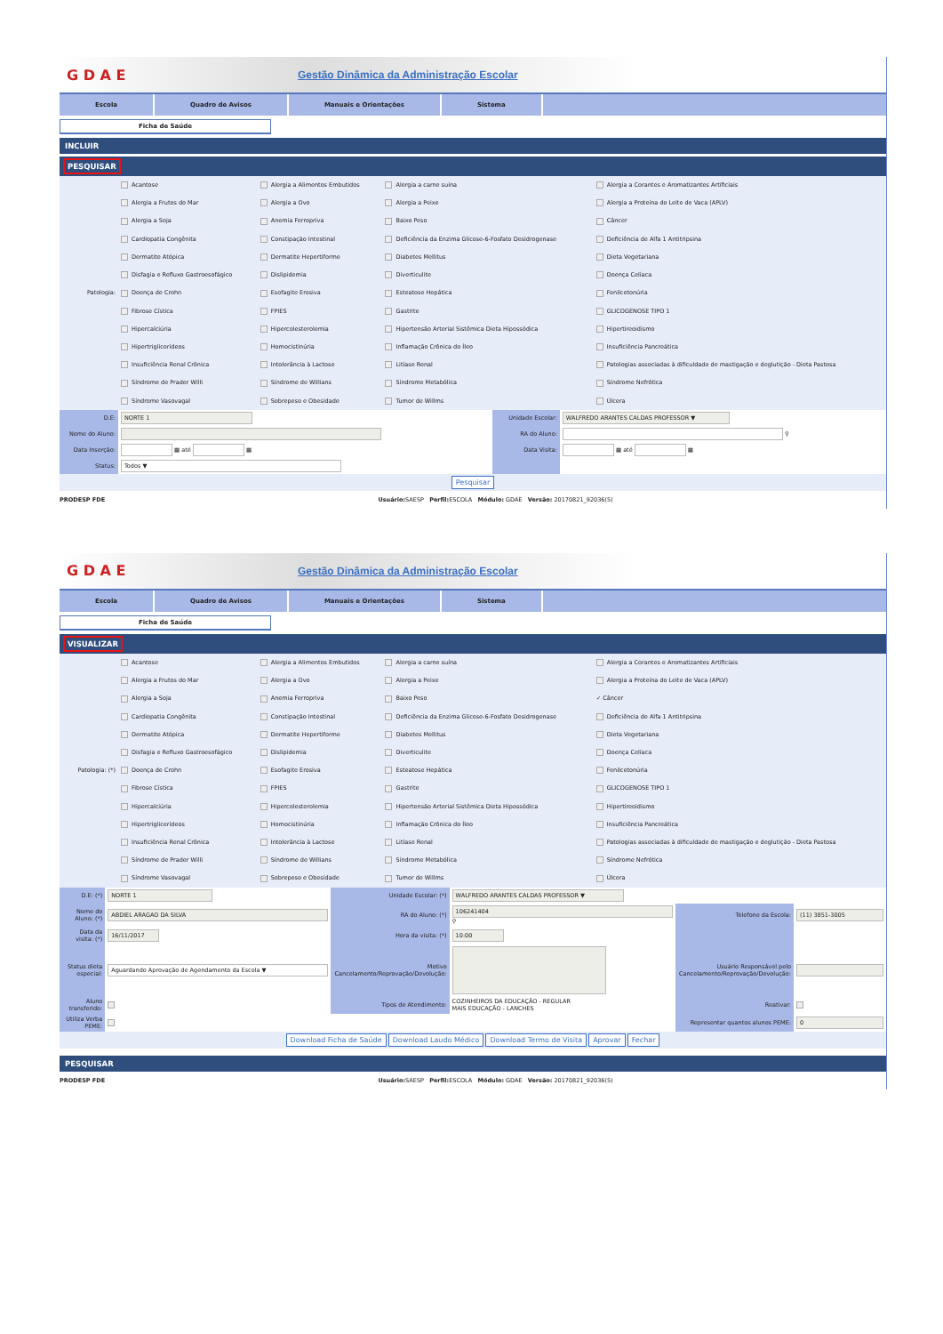G D A E
Gestão Dinâmica da Administração Escolar
Escola Quadro de Avisos Manuais e Orientações Sistema
Ficha de Saúde
INCLUIR
PESQUISAR
| Patologia: | Acantose | Alergia a Alimentos Embutidos | Alergia a carne suína | Alergia a Corantes e Aromatizantes Artificiais |
| | Alergia a Frutos do Mar | Alergia a Ovo | Alergia a Peixe | Alergia a Proteína do Leite de Vaca (APLV) |
| | Alergia a Soja | Anemia Ferropriva | Baixo Peso | Câncer |
| | Cardiopatia Congênita | Constipação Intestinal | Deficiência da Enzima Glicose-6-Fosfato Desidrogenase | Deficiência de Alfa 1 Antitripsina |
| | Dermatite Atópica | Dermatite Hepertiforme | Diabetes Mellitus | Dieta Vegetariana |
| | Disfagia e Refluxo Gastroesofágico | Dislipidemia | Diverticulite | Doença Celíaca |
| | Doença de Crohn | Esofagite Erosiva | Esteatose Hepática | Fenilcetonúria |
| | Fibrose Cística | FPIES | Gastrite | GLICOGENOSE TIPO 1 |
| | Hipercalciúria | Hipercolesterolemia | Hipertensão Arterial Sistêmica Dieta Hipossódica | Hipertireoidismo |
| | Hipertriglicerídeos | Homocistinúria | Inflamação Crônica do Íleo | Insuficiência Pancreática |
| | Insuficiência Renal Crônica | Intolerância à Lactose | Litíase Renal | Patologias associadas à dificuldade de mastigação e deglutição - Dieta Pastosa |
| | Síndrome de Prader Willi | Síndrome de Willians | Síndrome Metabólica | Síndrome Nefrótica |
| | Síndrome Vasovagal | Sobrepeso e Obesidade | Tumor de Willms | Úlcera |
| D.E: | NORTE 1 | Unidade Escolar: | WALFREDO ARANTES CALDAS PROFESSOR ▼ |
| Nome do Aluno: | | RA do Aluno: | ⚲ |
| Data Inserção: | ▦ até ▦ | Data Visita: | ▦ até ▦ |
| Status: | Todos ▼ | | |
| Pesquisar | | | |
PRODESP FDE Usuário: SAESP Perfil: ESCOLA Módulo: GDAE Versão: 20170821_92036(5)
G D A E
Gestão Dinâmica da Administração Escolar
Escola Quadro de Avisos Manuais e Orientações Sistema
Ficha de Saúde
VISUALIZAR
| Patologia: (*) | Acantose | Alergia a Alimentos Embutidos | Alergia a carne suína | Alergia a Corantes e Aromatizantes Artificiais |
| | Alergia a Frutos do Mar | Alergia a Ovo | Alergia a Peixe | Alergia a Proteína do Leite de Vaca (APLV) |
| | Alergia a Soja | Anemia Ferropriva | Baixo Peso | ✓ Câncer |
| | Cardiopatia Congênita | Constipação Intestinal | Deficiência da Enzima Glicose-6-Fosfato Desidrogenase | Deficiência de Alfa 1 Antitripsina |
| | Dermatite Atópica | Dermatite Hepertiforme | Diabetes Mellitus | Dieta Vegetariana |
| | Disfagia e Refluxo Gastroesofágico | Dislipidemia | Diverticulite | Doença Celíaca |
| | Doença de Crohn | Esofagite Erosiva | Esteatose Hepática | Fenilcetonúria |
| | Fibrose Cística | FPIES | Gastrite | GLICOGENOSE TIPO 1 |
| | Hipercalciúria | Hipercolesterolemia | Hipertensão Arterial Sistêmica Dieta Hipossódica | Hipertireoidismo |
| | Hipertriglicerídeos | Homocistinúria | Inflamação Crônica do Íleo | Insuficiência Pancreática |
| | Insuficiência Renal Crônica | Intolerância à Lactose | Litíase Renal | Patologias associadas à dificuldade de mastigação e deglutição - Dieta Pastosa |
| | Síndrome de Prader Willi | Síndrome de Willians | Síndrome Metabólica | Síndrome Nefrótica |
| | Síndrome Vasovagal | Sobrepeso e Obesidade | Tumor de Willms | Úlcera |
| D.E: (*) | NORTE 1 | Unidade Escolar: (*) | WALFREDO ARANTES CALDAS PROFESSOR ▼ | | |
| Nome do Aluno: (*) | ABDIEL ARAGAO DA SILVA | RA do Aluno: (*) | 106241404 ⚲ | Telefone da Escola: | (11) 3851-3005 |
| Data da visita: (*) | 16/11/2017 | Hora da visita: (*) | 10:00 | | |
| Status dieta especial: | Aguardando Aprovação de Agendamento da Escola ▼ | Motivo Cancelamento/Reprovação/Devolução: | | Usuário Responsável pelo Cancelamento/Reprovação/Devolução: | |
| Aluno transferido: | | Tipos de Atendimento: | COZINHEIROS DA EDUCAÇÃO - REGULAR MAIS EDUCAÇÃO - LANCHES | Reativar: | |
| Utiliza Verba PEME: | | | | Representar quantos alunos PEME: | 0 |
| Download Ficha de Saúde Download Laudo Médico Download Termo de Visita Aprovar Fechar | | | | | |
PESQUISAR
PRODESP FDE Usuário: SAESP Perfil: ESCOLA Módulo: GDAE Versão: 20170821_92036(5)